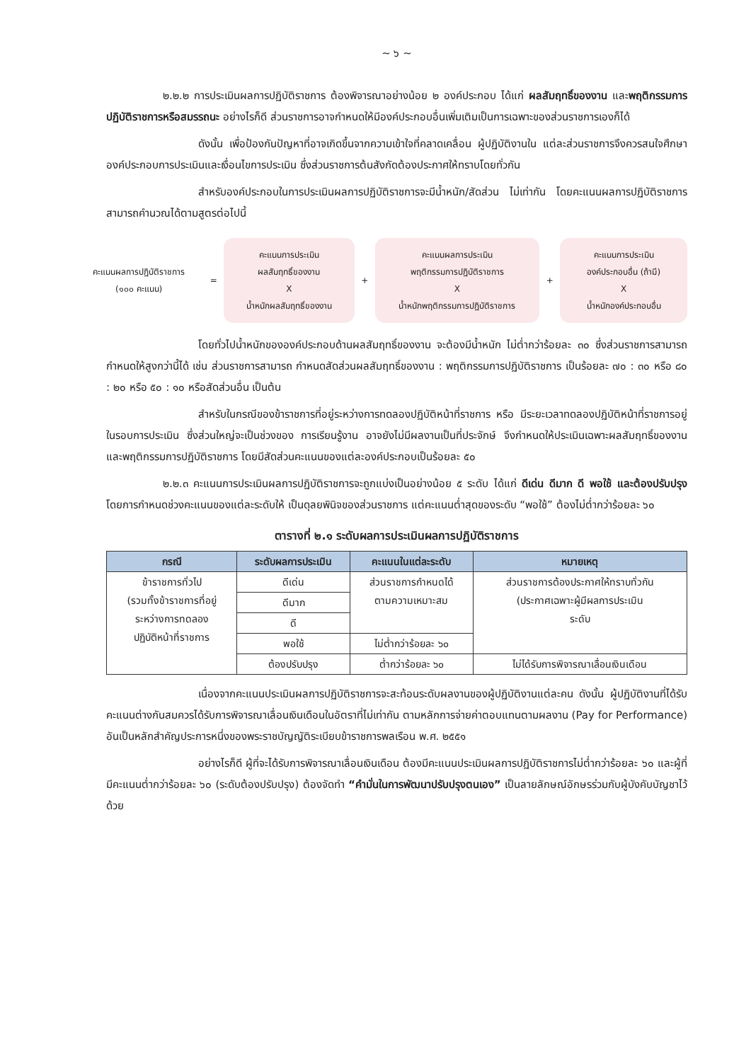~ ๖ ~
๒.๒.๒ การประเมินผลการปฏิบัติราชการ ต้องพิจารณาอย่างน้อย ๒ องค์ประกอบ ได้แก่ ผลสัมฤทธิ์ของงาน และพฤติกรรมการปฏิบัติราชการหรือสมรรถนะ อย่างไรก็ดี ส่วนราชการอาจกำหนดให้มีองค์ประกอบอื่นเพิ่มเติมเป็นการเฉพาะของส่วนราชการเองก็ได้
ดังนั้น เพื่อป้องกันปัญหาที่อาจเกิดขึ้นจากความเข้าใจที่คลาดเคลื่อน ผู้ปฏิบัติงานใน แต่ละส่วนราชการจึงควรสนใจศึกษาองค์ประกอบการประเมินและเงื่อนไขการประเมิน ซึ่งส่วนราชการต้นสังกัดต้องประกาศให้ทราบโดยทั่วกัน
สำหรับองค์ประกอบในการประเมินผลการปฏิบัติราชการจะมีน้ำหนัก/สัดส่วน ไม่เท่ากัน โดยคะแนนผลการปฏิบัติราชการสามารถคำนวณได้ตามสูตรต่อไปนี้
คะแนนผลการปฏิบัติราชการ
(๑๐๐ คะแนน)
=
คะแนนการประเมิน
ผลสัมฤทธิ์ของงาน
X
น้ำหนักผลสัมฤทธิ์ของงาน
+
คะแนนผลการประเมิน
พฤติกรรมการปฏิบัติราชการ
X
น้ำหนักพฤติกรรมการปฏิบัติราชการ
+
คะแนนการประเมิน
องค์ประกอบอื่น (ถ้ามี)
X
น้ำหนักองค์ประกอบอื่น
โดยทั่วไปน้ำหนักขององค์ประกอบด้านผลสัมฤทธิ์ของงาน จะต้องมีน้ำหนัก ไม่ต่ำกว่าร้อยละ ๓๐ ซึ่งส่วนราชการสามารถกำหนดให้สูงกว่านี้ได้ เช่น ส่วนราชการสามารถ กำหนดสัดส่วนผลสัมฤทธิ์ของงาน : พฤติกรรมการปฏิบัติราชการ เป็นร้อยละ ๗๐ : ๓๐ หรือ ๘๐ : ๒๐ หรือ ๕๐ : ๑๐ หรือสัดส่วนอื่น เป็นต้น
สำหรับในกรณีของข้าราชการที่อยู่ระหว่างการทดลองปฏิบัติหน้าที่ราชการ หรือ มีระยะเวลาทดลองปฏิบัติหน้าที่ราชการอยู่ในรอบการประเมิน ซึ่งส่วนใหญ่จะเป็นช่วงของ การเรียนรู้งาน อาจยังไม่มีผลงานเป็นที่ประจักษ์ จึงกำหนดให้ประเมินเฉพาะผลสัมฤทธิ์ของงาน และพฤติกรรมการปฏิบัติราชการ โดยมีสัดส่วนคะแนนของแต่ละองค์ประกอบเป็นร้อยละ ๕๐
๒.๒.๓ คะแนนการประเมินผลการปฏิบัติราชการจะถูกแบ่งเป็นอย่างน้อย ๕ ระดับ ได้แก่ ดีเด่น ดีมาก ดี พอใช้ และต้องปรับปรุง โดยการกำหนดช่วงคะแนนของแต่ละระดับให้ เป็นดุลยพินิจของส่วนราชการ แต่คะแนนต่ำสุดของระดับ “พอใช้” ต้องไม่ต่ำกว่าร้อยละ ๖๐
ตารางที่ ๒.๑ ระดับผลการประเมินผลการปฏิบัติราชการ
| กรณี | ระดับผลการประเมิน | คะแนนในแต่ละระดับ | หมายเหตุ |
| --- | --- | --- | --- |
| ข้าราชการทั่วไป (รวมทั้งข้าราชการที่อยู่ ระหว่างการทดลอง ปฏิบัติหน้าที่ราชการ | ดีเด่น | ส่วนราชการกำหนดได้ ตามความเหมาะสม | ส่วนราชการต้องประกาศให้ทราบทั่วกัน (ประกาศเฉพาะผู้มีผลการประเมิน ระดับ |
| | ดีมาก | | |
| | ดี | | |
| | พอใช้ | ไม่ต่ำกว่าร้อยละ ๖๐ | |
| | ต้องปรับปรุง | ต่ำกว่าร้อยละ ๖๐ | ไม่ได้รับการพิจารณาเลื่อนเงินเดือน |
เนื่องจากคะแนนประเมินผลการปฏิบัติราชการจะสะท้อนระดับผลงานของผู้ปฏิบัติงานแต่ละคน ดังนั้น ผู้ปฏิบัติงานที่ได้รับคะแนนต่างกันสมควรได้รับการพิจารณาเลื่อนเงินเดือนในอัตราที่ไม่เท่ากัน ตามหลักการจ่ายค่าตอบแทนตามผลงาน (Pay for Performance) อันเป็นหลักสำคัญประการหนึ่งของพระราชบัญญัติระเบียบข้าราชการพลเรือน พ.ศ. ๒๕๕๑
อย่างไรก็ดี ผู้ที่จะได้รับการพิจารณาเลื่อนเงินเดือน ต้องมีคะแนนประเมินผลการปฏิบัติราชการไม่ต่ำกว่าร้อยละ ๖๐ และผู้ที่มีคะแนนต่ำกว่าร้อยละ ๖๐ (ระดับต้องปรับปรุง) ต้องจัดทำ “คำมั่นในการพัฒนาปรับปรุงตนเอง” เป็นลายลักษณ์อักษรร่วมกับผู้บังคับบัญชาไว้ด้วย